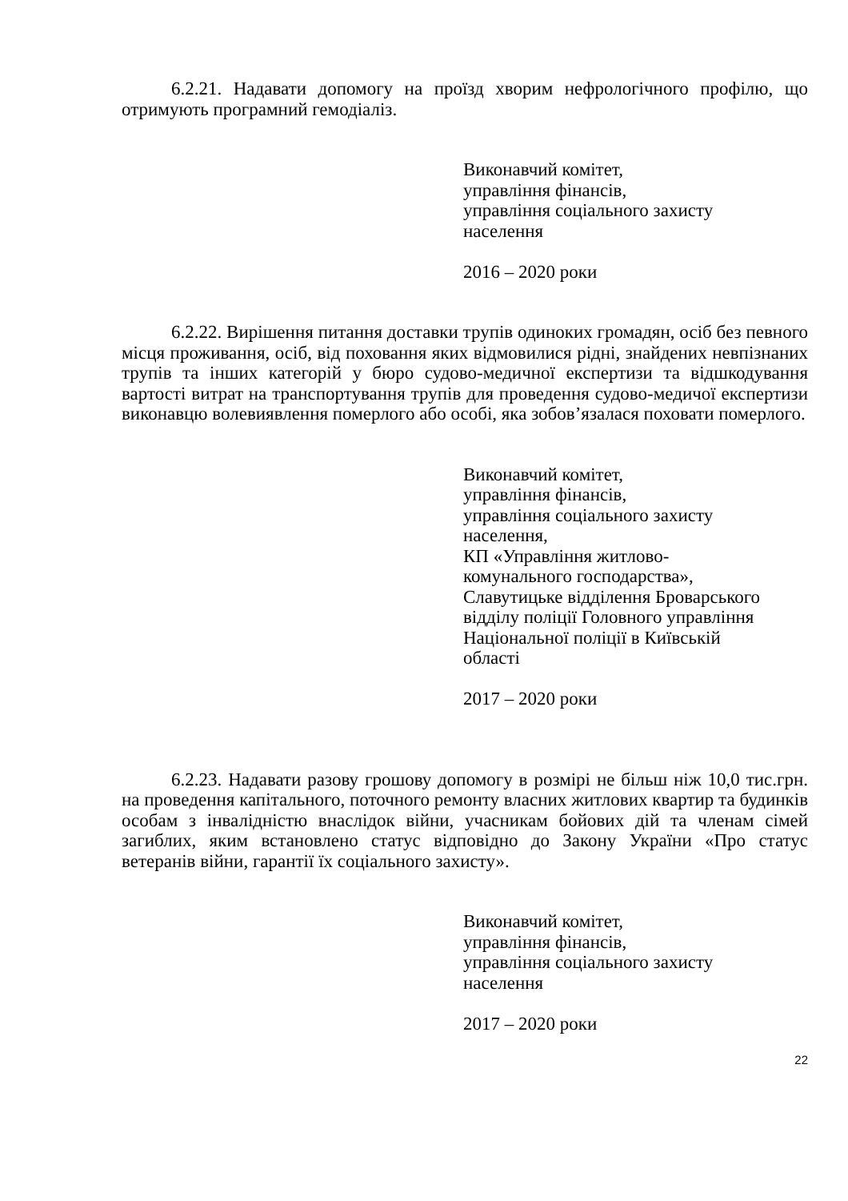6.2.21. Надавати допомогу на проїзд хворим нефрологічного профілю, що отримують програмний гемодіаліз.
Виконавчий комітет,
управління фінансів,
управління соціального захисту
населення
2016 – 2020 роки
6.2.22. Вирішення питання доставки трупів одиноких громадян, осіб без певного місця проживання, осіб, від поховання яких відмовилися рідні, знайдених невпізнаних трупів та інших категорій у бюро судово-медичної експертизи та відшкодування вартості витрат на транспортування трупів для проведення судово-медичої експертизи виконавцю волевиявлення померлого або особі, яка зобов’язалася поховати померлого.
Виконавчий комітет,
управління фінансів,
управління соціального захисту
населення,
КП «Управління житлово-
комунального господарства»,
Славутицьке відділення Броварського
відділу поліції Головного управління
Національної поліції в Київській
області
2017 – 2020 роки
6.2.23. Надавати разову грошову допомогу в розмірі не більш ніж 10,0 тис.грн. на проведення капітального, поточного ремонту власних житлових квартир та будинків особам з інвалідністю внаслідок війни, учасникам бойових дій та членам сімей загиблих, яким встановлено статус відповідно до Закону України «Про статус ветеранів війни, гарантії їх соціального захисту».
Виконавчий комітет,
управління фінансів,
управління соціального захисту
населення
2017 – 2020 роки
22